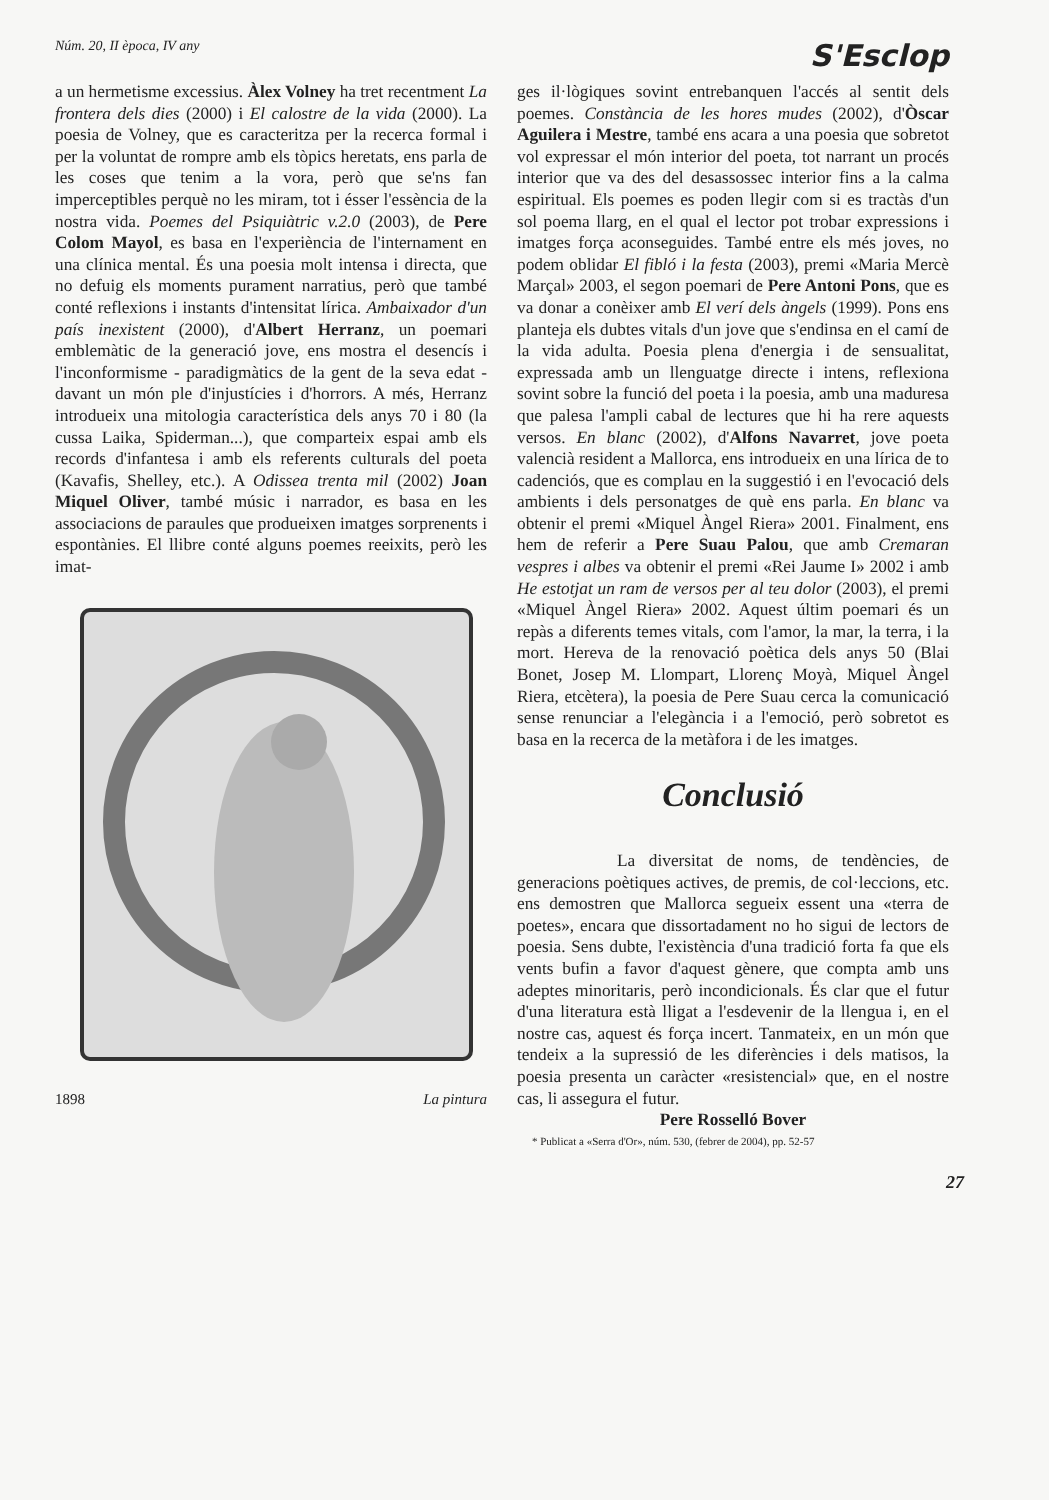Núm. 20, II època, IV any S'Esclop
a un hermetisme excessius. Àlex Volney ha tret recentment La frontera dels dies (2000) i El calostre de la vida (2000). La poesia de Volney, que es caracteritza per la recerca formal i per la voluntat de rompre amb els tòpics heretats, ens parla de les coses que tenim a la vora, però que se'ns fan imperceptibles perquè no les miram, tot i ésser l'essència de la nostra vida. Poemes del Psiquiàtric v.2.0 (2003), de Pere Colom Mayol, es basa en l'experiència de l'internament en una clínica mental. És una poesia molt intensa i directa, que no defuig els moments purament narratius, però que també conté reflexions i instants d'intensitat lírica. Ambaixador d'un país inexistent (2000), d'Albert Herranz, un poemari emblemàtic de la generació jove, ens mostra el desencís i l'inconformisme - paradigmàtics de la gent de la seva edat - davant un món ple d'injustícies i d'horrors. A més, Herranz introdueix una mitologia característica dels anys 70 i 80 (la cussa Laika, Spiderman...), que comparteix espai amb els records d'infantesa i amb els referents culturals del poeta (Kavafis, Shelley, etc.). A Odissea trenta mil (2002) Joan Miquel Oliver, també músic i narrador, es basa en les associacions de paraules que produeixen imatges sorprenents i espontànies. El llibre conté alguns poemes reeixits, però les imat-
1898 La pintura
ges il·lògiques sovint entrebanquen l'accés al sentit dels poemes. Constància de les hores mudes (2002), d'Òscar Aguilera i Mestre, també ens acara a una poesia que sobretot vol expressar el món interior del poeta, tot narrant un procés interior que va des del desassossec interior fins a la calma espiritual. Els poemes es poden llegir com si es tractàs d'un sol poema llarg, en el qual el lector pot trobar expressions i imatges força aconseguides. També entre els més joves, no podem oblidar El fibló i la festa (2003), premi «Maria Mercè Marçal» 2003, el segon poemari de Pere Antoni Pons, que es va donar a conèixer amb El verí dels àngels (1999). Pons ens planteja els dubtes vitals d'un jove que s'endinsa en el camí de la vida adulta. Poesia plena d'energia i de sensualitat, expressada amb un llenguatge directe i intens, reflexiona sovint sobre la funció del poeta i la poesia, amb una maduresa que palesa l'ampli cabal de lectures que hi ha rere aquests versos. En blanc (2002), d'Alfons Navarret, jove poeta valencià resident a Mallorca, ens introdueix en una lírica de to cadenciós, que es complau en la suggestió i en l'evocació dels ambients i dels personatges de què ens parla. En blanc va obtenir el premi «Miquel Àngel Riera» 2001. Finalment, ens hem de referir a Pere Suau Palou, que amb Cremaran vespres i albes va obtenir el premi «Rei Jaume I» 2002 i amb He estotjat un ram de versos per al teu dolor (2003), el premi «Miquel Àngel Riera» 2002. Aquest últim poemari és un repàs a diferents temes vitals, com l'amor, la mar, la terra, i la mort. Hereva de la renovació poètica dels anys 50 (Blai Bonet, Josep M. Llompart, Llorenç Moyà, Miquel Àngel Riera, etcètera), la poesia de Pere Suau cerca la comunicació sense renunciar a l'elegància i a l'emoció, però sobretot es basa en la recerca de la metàfora i de les imatges.
Conclusió
La diversitat de noms, de tendències, de generacions poètiques actives, de premis, de col·leccions, etc. ens demostren que Mallorca segueix essent una «terra de poetes», encara que dissortadament no ho sigui de lectors de poesia. Sens dubte, l'existència d'una tradició forta fa que els vents bufin a favor d'aquest gènere, que compta amb uns adeptes minoritaris, però incondicionals. És clar que el futur d'una literatura està lligat a l'esdevenir de la llengua i, en el nostre cas, aquest és força incert. Tanmateix, en un món que tendeix a la supressió de les diferències i dels matisos, la poesia presenta un caràcter «resistencial» que, en el nostre cas, li assegura el futur.
Pere Rosselló Bover
* Publicat a «Serra d'Or», núm. 530, (febrer de 2004), pp. 52-57
27